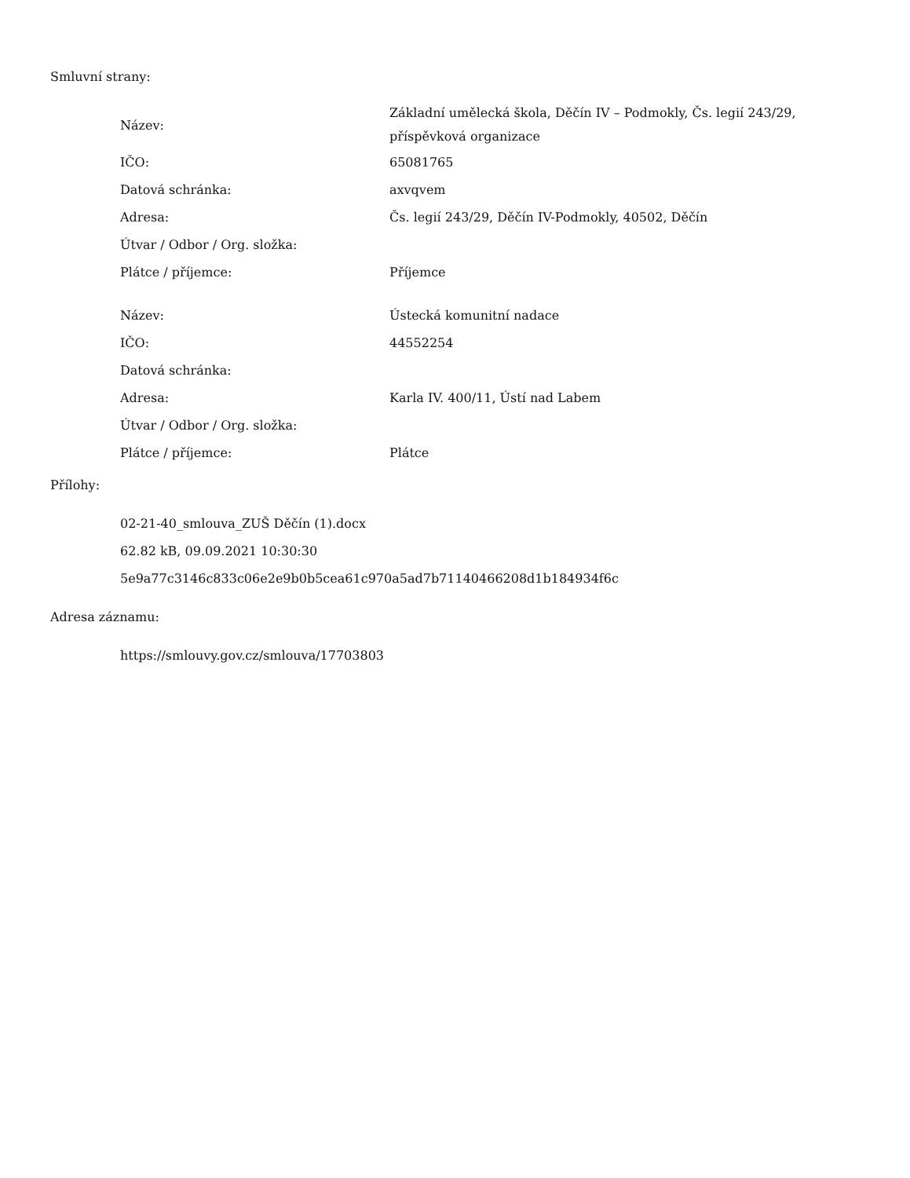Smluvní strany:
| Název: | Základní umělecká škola, Děčín IV – Podmokly, Čs. legií 243/29, příspěvková organizace |
| IČO: | 65081765 |
| Datová schránka: | axvqvem |
| Adresa: | Čs. legií 243/29, Děčín IV-Podmokly, 40502, Děčín |
| Útvar / Odbor / Org. složka: | |
| Plátce / příjemce: | Příjemce |
| Název: | Ústecká komunitní nadace |
| IČO: | 44552254 |
| Datová schránka: | |
| Adresa: | Karla IV. 400/11, Ústí nad Labem |
| Útvar / Odbor / Org. složka: | |
| Plátce / příjemce: | Plátce |
Přílohy:
02-21-40_smlouva_ZUŠ Děčín (1).docx
62.82 kB, 09.09.2021 10:30:30
5e9a77c3146c833c06e2e9b0b5cea61c970a5ad7b71140466208d1b184934f6c
Adresa záznamu:
https://smlouvy.gov.cz/smlouva/17703803